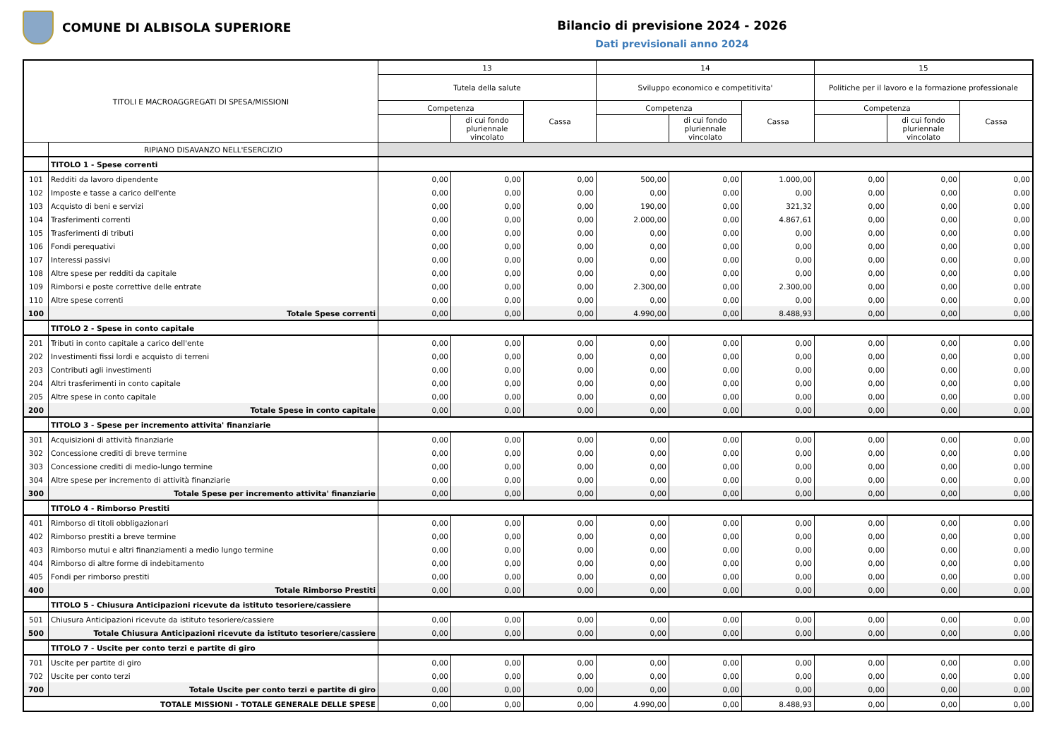COMUNE DI ALBISOLA SUPERIORE
Bilancio di previsione 2024 - 2026
Dati previsionali anno 2024
| TITOLI E MACROAGGREGATI DI SPESA/MISSIONI | | 13 | | | 14 | | | 15 | | |
| --- | --- | --- | --- | --- | --- | --- | --- | --- | --- | --- |
| | | Tutela della salute | | | Sviluppo economico e competitivita' | | | Politiche per il lavoro e la formazione professionale | | |
| | | Competenza | | Cassa | Competenza | | Cassa | Competenza | | Cassa |
| | | | di cui fondo pluriennale vincolato | | | di cui fondo pluriennale vincolato | | | di cui fondo pluriennale vincolato | |
| | RIPIANO DISAVANZO NELL'ESERCIZIO | | | | | | | | | |
| | TITOLO 1 - Spese correnti | | | | | | | | | |
| 101 | Redditi da lavoro dipendente | 0,00 | 0,00 | 0,00 | 500,00 | 0,00 | 1.000,00 | 0,00 | 0,00 | 0,00 |
| 102 | Imposte e tasse a carico dell'ente | 0,00 | 0,00 | 0,00 | 0,00 | 0,00 | 0,00 | 0,00 | 0,00 | 0,00 |
| 103 | Acquisto di beni e servizi | 0,00 | 0,00 | 0,00 | 190,00 | 0,00 | 321,32 | 0,00 | 0,00 | 0,00 |
| 104 | Trasferimenti correnti | 0,00 | 0,00 | 0,00 | 2.000,00 | 0,00 | 4.867,61 | 0,00 | 0,00 | 0,00 |
| 105 | Trasferimenti di tributi | 0,00 | 0,00 | 0,00 | 0,00 | 0,00 | 0,00 | 0,00 | 0,00 | 0,00 |
| 106 | Fondi perequativi | 0,00 | 0,00 | 0,00 | 0,00 | 0,00 | 0,00 | 0,00 | 0,00 | 0,00 |
| 107 | Interessi passivi | 0,00 | 0,00 | 0,00 | 0,00 | 0,00 | 0,00 | 0,00 | 0,00 | 0,00 |
| 108 | Altre spese per redditi da capitale | 0,00 | 0,00 | 0,00 | 0,00 | 0,00 | 0,00 | 0,00 | 0,00 | 0,00 |
| 109 | Rimborsi e poste correttive delle entrate | 0,00 | 0,00 | 0,00 | 2.300,00 | 0,00 | 2.300,00 | 0,00 | 0,00 | 0,00 |
| 110 | Altre spese correnti | 0,00 | 0,00 | 0,00 | 0,00 | 0,00 | 0,00 | 0,00 | 0,00 | 0,00 |
| 100 | Totale Spese correnti | 0,00 | 0,00 | 0,00 | 4.990,00 | 0,00 | 8.488,93 | 0,00 | 0,00 | 0,00 |
| | TITOLO 2 - Spese in conto capitale | | | | | | | | | |
| 201 | Tributi in conto capitale a carico dell'ente | 0,00 | 0,00 | 0,00 | 0,00 | 0,00 | 0,00 | 0,00 | 0,00 | 0,00 |
| 202 | Investimenti fissi lordi e acquisto di terreni | 0,00 | 0,00 | 0,00 | 0,00 | 0,00 | 0,00 | 0,00 | 0,00 | 0,00 |
| 203 | Contributi agli investimenti | 0,00 | 0,00 | 0,00 | 0,00 | 0,00 | 0,00 | 0,00 | 0,00 | 0,00 |
| 204 | Altri trasferimenti in conto capitale | 0,00 | 0,00 | 0,00 | 0,00 | 0,00 | 0,00 | 0,00 | 0,00 | 0,00 |
| 205 | Altre spese in conto capitale | 0,00 | 0,00 | 0,00 | 0,00 | 0,00 | 0,00 | 0,00 | 0,00 | 0,00 |
| 200 | Totale Spese in conto capitale | 0,00 | 0,00 | 0,00 | 0,00 | 0,00 | 0,00 | 0,00 | 0,00 | 0,00 |
| | TITOLO 3 - Spese per incremento attivita' finanziarie | | | | | | | | | |
| 301 | Acquisizioni di attività finanziarie | 0,00 | 0,00 | 0,00 | 0,00 | 0,00 | 0,00 | 0,00 | 0,00 | 0,00 |
| 302 | Concessione crediti di breve termine | 0,00 | 0,00 | 0,00 | 0,00 | 0,00 | 0,00 | 0,00 | 0,00 | 0,00 |
| 303 | Concessione crediti di medio-lungo termine | 0,00 | 0,00 | 0,00 | 0,00 | 0,00 | 0,00 | 0,00 | 0,00 | 0,00 |
| 304 | Altre spese per incremento di attività finanziarie | 0,00 | 0,00 | 0,00 | 0,00 | 0,00 | 0,00 | 0,00 | 0,00 | 0,00 |
| 300 | Totale Spese per incremento attivita' finanziarie | 0,00 | 0,00 | 0,00 | 0,00 | 0,00 | 0,00 | 0,00 | 0,00 | 0,00 |
| | TITOLO 4 - Rimborso Prestiti | | | | | | | | | |
| 401 | Rimborso di titoli obbligazionari | 0,00 | 0,00 | 0,00 | 0,00 | 0,00 | 0,00 | 0,00 | 0,00 | 0,00 |
| 402 | Rimborso prestiti a breve termine | 0,00 | 0,00 | 0,00 | 0,00 | 0,00 | 0,00 | 0,00 | 0,00 | 0,00 |
| 403 | Rimborso mutui e altri finanziamenti a medio lungo termine | 0,00 | 0,00 | 0,00 | 0,00 | 0,00 | 0,00 | 0,00 | 0,00 | 0,00 |
| 404 | Rimborso di altre forme di indebitamento | 0,00 | 0,00 | 0,00 | 0,00 | 0,00 | 0,00 | 0,00 | 0,00 | 0,00 |
| 405 | Fondi per rimborso prestiti | 0,00 | 0,00 | 0,00 | 0,00 | 0,00 | 0,00 | 0,00 | 0,00 | 0,00 |
| 400 | Totale Rimborso Prestiti | 0,00 | 0,00 | 0,00 | 0,00 | 0,00 | 0,00 | 0,00 | 0,00 | 0,00 |
| | TITOLO 5 - Chiusura Anticipazioni ricevute da istituto tesoriere/cassiere | | | | | | | | | |
| 501 | Chiusura Anticipazioni ricevute da istituto tesoriere/cassiere | 0,00 | 0,00 | 0,00 | 0,00 | 0,00 | 0,00 | 0,00 | 0,00 | 0,00 |
| 500 | Totale Chiusura Anticipazioni ricevute da istituto tesoriere/cassiere | 0,00 | 0,00 | 0,00 | 0,00 | 0,00 | 0,00 | 0,00 | 0,00 | 0,00 |
| | TITOLO 7 - Uscite per conto terzi e partite di giro | | | | | | | | | |
| 701 | Uscite per partite di giro | 0,00 | 0,00 | 0,00 | 0,00 | 0,00 | 0,00 | 0,00 | 0,00 | 0,00 |
| 702 | Uscite per conto terzi | 0,00 | 0,00 | 0,00 | 0,00 | 0,00 | 0,00 | 0,00 | 0,00 | 0,00 |
| 700 | Totale Uscite per conto terzi e partite di giro | 0,00 | 0,00 | 0,00 | 0,00 | 0,00 | 0,00 | 0,00 | 0,00 | 0,00 |
| TOTALE MISSIONI - TOTALE GENERALE DELLE SPESE | | 0,00 | 0,00 | 0,00 | 4.990,00 | 0,00 | 8.488,93 | 0,00 | 0,00 | 0,00 |